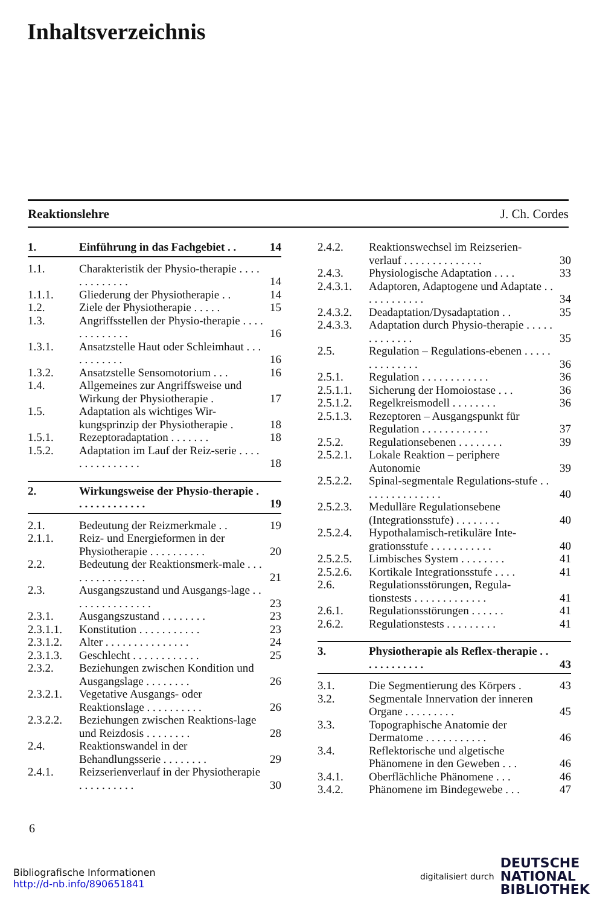Inhaltsverzeichnis
Reaktionslehre J. Ch. Cordes
1. Einführung in das Fachgebiet . . 14
1.1. Charakteristik der Physio-therapie . . . . . . . . . . . . . 14
1.1.1. Gliederung der Physiotherapie . . 14
1.2. Ziele der Physiotherapie . . . . . 15
1.3. Angriffsstellen der Physio-therapie . . . . . . . . . . . . . 16
1.3.1. Ansatzstelle Haut oder Schleimhaut . . . . . . . . . . . 16
1.3.2. Ansatzstelle Sensomotorium . . . 16
1.4. Allgemeines zur Angriffsweise und Wirkung der Physiotherapie . 17
1.5. Adaptation als wichtiges Wir-kungsprinzip der Physiotherapie . 18
1.5.1. Rezeptoradaptation . . . . . . . 18
1.5.2. Adaptation im Lauf der Reiz-serie . . . . . . . . . . . . . . . 18
2. Wirkungsweise der Physio-therapie . . . . . . . . . . . . . 19
2.1. Bedeutung der Reizmerkmale . . 19
2.1.1. Reiz- und Energieformen in der Physiotherapie . . . . . . . . . . 20
2.2. Bedeutung der Reaktionsmerk-male . . . . . . . . . . . . . . . 21
2.3. Ausgangszustand und Ausgangs-lage . . . . . . . . . . . . . . . 23
2.3.1. Ausgangszustand . . . . . . . . 23
2.3.1.1. Konstitution . . . . . . . . . . . 23
2.3.1.2. Alter . . . . . . . . . . . . . . . 24
2.3.1.3. Geschlecht . . . . . . . . . . . . 25
2.3.2. Beziehungen zwischen Kondition und Ausgangslage . . . . . . . . 26
2.3.2.1. Vegetative Ausgangs- oder Reaktionslage . . . . . . . . . . 26
2.3.2.2. Beziehungen zwischen Reaktions-lage und Reizdosis . . . . . . . . 28
2.4. Reaktionswandel in der Behandlungsserie . . . . . . . . 29
2.4.1. Reizserienverlauf in der Physiotherapie . . . . . . . . . . 30
2.4.2. Reaktionswechsel im Reizserien-verlauf . . . . . . . . . . . . . . 30
2.4.3. Physiologische Adaptation . . . . 33
2.4.3.1. Adaptoren, Adaptogene und Adaptate . . . . . . . . . . . . 34
2.4.3.2. Deadaptation/Dysadaptation . . 35
2.4.3.3. Adaptation durch Physio-therapie . . . . . . . . . . . . . 35
2.5. Regulation – Regulations-ebenen . . . . . . . . . . . . . . 36
2.5.1. Regulation . . . . . . . . . . . . 36
2.5.1.1. Sicherung der Homoiostase . . . 36
2.5.1.2. Regelkreismodell . . . . . . . . 36
2.5.1.3. Rezeptoren – Ausgangspunkt für Regulation . . . . . . . . . . . . 37
2.5.2. Regulationsebenen . . . . . . . . 39
2.5.2.1. Lokale Reaktion – periphere Autonomie 39
2.5.2.2. Spinal-segmentale Regulations-stufe . . . . . . . . . . . . . . . 40
2.5.2.3. Medulläre Regulationsebene (Integrationsstufe) . . . . . . . . 40
2.5.2.4. Hypothalamisch-retikuläre Inte-grationsstufe . . . . . . . . . . . 40
2.5.2.5. Limbisches System . . . . . . . . 41
2.5.2.6. Kortikale Integrationsstufe . . . . 41
2.6. Regulationsstörungen, Regula-tionstests . . . . . . . . . . . . . 41
2.6.1. Regulationsstörungen . . . . . . 41
2.6.2. Regulationstests . . . . . . . . . 41
3. Physiotherapie als Reflex-therapie . . . . . . . . . . . . 43
3.1. Die Segmentierung des Körpers . 43
3.2. Segmentale Innervation der inneren Organe . . . . . . . . . 45
3.3. Topographische Anatomie der Dermatome . . . . . . . . . . . 46
3.4. Reflektorische und algetische Phänomene in den Geweben . . . 46
3.4.1. Oberflächliche Phänomene . . . 46
3.4.2. Phänomene im Bindegewebe . . . 47
6
Bibliografische Informationen
http://d-nb.info/890651841
digitalisiert durch DEUTSCHE
NATIONAL
BIBLIOTHEK